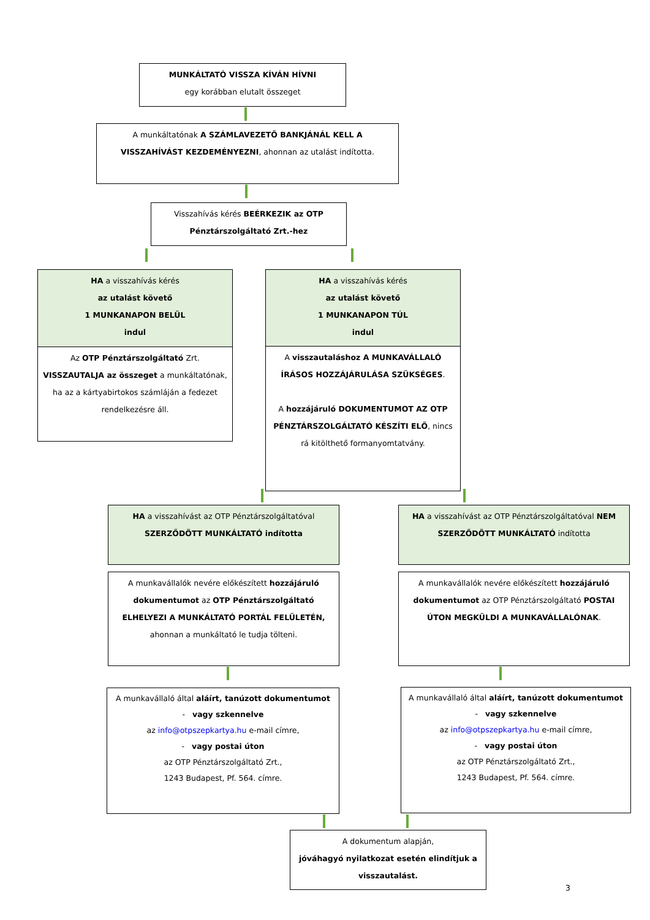MUNKÁLTATÓ VISSZA KÍVÁN HÍVNI
egy korábban elutalt összeget
A munkáltatónak A SZÁMLAVEZETŐ BANKJÁNÁL KELL A VISSZAHÍVÁST KEZDEMÉNYEZNI, ahonnan az utalást indította.
Visszahívás kérés BEÉRKEZIK az OTP Pénztárszolgáltató Zrt.-hez
HA a visszahívás kérés
az utalást követő
1 MUNKANAPON BELÜL
indul
Az OTP Pénztárszolgáltató Zrt. VISSZAUTALJA az összeget a munkáltatónak, ha az a kártyabirtokos számláján a fedezet rendelkezésre áll.
HA a visszahívás kérés
az utalást követő
1 MUNKANAPON TÚL
indul
A visszautaláshoz A MUNKAVÁLLALÓ ÍRÁSOS HOZZÁJÁRULÁSA SZÜKSÉGES.
A hozzájáruló DOKUMENTUMOT AZ OTP PÉNZTÁRSZOLGÁLTATÓ KÉSZÍTI ELŐ, nincs rá kitölthető formanyomtatvány.
HA a visszahívást az OTP Pénztárszolgáltatóval SZERZŐDÖTT MUNKÁLTATÓ indította
HA a visszahívást az OTP Pénztárszolgáltatóval NEM SZERZŐDÖTT MUNKÁLTATÓ indította
A munkavállalók nevére előkészített hozzájáruló dokumentumot az OTP Pénztárszolgáltató ELHELYEZI A MUNKÁLTATÓ PORTÁL FELÜLETÉN, ahonnan a munkáltató le tudja tölteni.
A munkavállalók nevére előkészített hozzájáruló dokumentumot az OTP Pénztárszolgáltató POSTAI ÚTON MEGKÜLDI A MUNKAVÁLLALÓNAK.
A munkavállaló által aláírt, tanúzott dokumentumot
- vagy szkennelve
az info@otpszepkartya.hu e-mail címre,
- vagy postai úton
az OTP Pénztárszolgáltató Zrt.,
1243 Budapest, Pf. 564. címre.
A munkavállaló által aláírt, tanúzott dokumentumot
- vagy szkennelve
az info@otpszepkartya.hu e-mail címre,
- vagy postai úton
az OTP Pénztárszolgáltató Zrt.,
1243 Budapest, Pf. 564. címre.
A dokumentum alapján,
jóváhagyó nyilatkozat esetén elindítjuk a visszautalást.
3